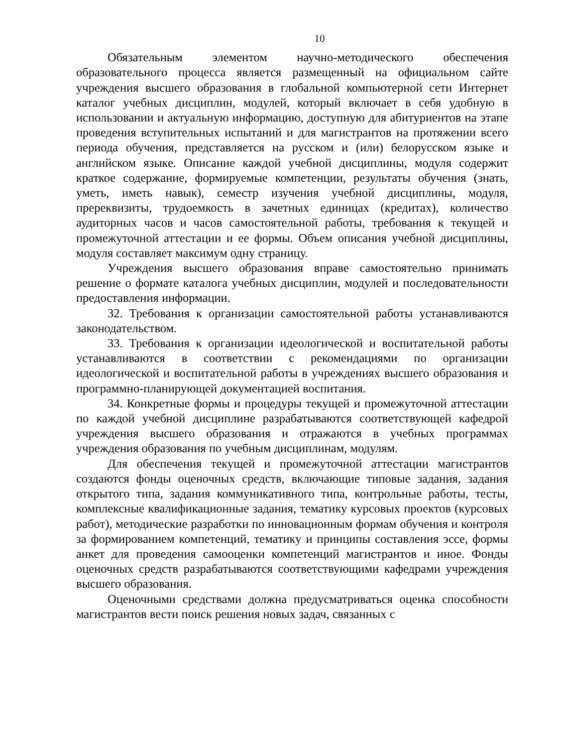10
Обязательным элементом научно-методического обеспечения образовательного процесса является размещенный на официальном сайте учреждения высшего образования в глобальной компьютерной сети Интернет каталог учебных дисциплин, модулей, который включает в себя удобную в использовании и актуальную информацию, доступную для абитуриентов на этапе проведения вступительных испытаний и для магистрантов на протяжении всего периода обучения, представляется на русском и (или) белорусском языке и английском языке. Описание каждой учебной дисциплины, модуля содержит краткое содержание, формируемые компетенции, результаты обучения (знать, уметь, иметь навык), семестр изучения учебной дисциплины, модуля, пререквизиты, трудоемкость в зачетных единицах (кредитах), количество аудиторных часов и часов самостоятельной работы, требования к текущей и промежуточной аттестации и ее формы. Объем описания учебной дисциплины, модуля составляет максимум одну страницу.
Учреждения высшего образования вправе самостоятельно принимать решение о формате каталога учебных дисциплин, модулей и последовательности предоставления информации.
32. Требования к организации самостоятельной работы устанавливаются законодательством.
33. Требования к организации идеологической и воспитательной работы устанавливаются в соответствии с рекомендациями по организации идеологической и воспитательной работы в учреждениях высшего образования и программно-планирующей документацией воспитания.
34. Конкретные формы и процедуры текущей и промежуточной аттестации по каждой учебной дисциплине разрабатываются соответствующей кафедрой учреждения высшего образования и отражаются в учебных программах учреждения образования по учебным дисциплинам, модулям.
Для обеспечения текущей и промежуточной аттестации магистрантов создаются фонды оценочных средств, включающие типовые задания, задания открытого типа, задания коммуникативного типа, контрольные работы, тесты, комплексные квалификационные задания, тематику курсовых проектов (курсовых работ), методические разработки по инновационным формам обучения и контроля за формированием компетенций, тематику и принципы составления эссе, формы анкет для проведения самооценки компетенций магистрантов и иное. Фонды оценочных средств разрабатываются соответствующими кафедрами учреждения высшего образования.
Оценочными средствами должна предусматриваться оценка способности магистрантов вести поиск решения новых задач, связанных с